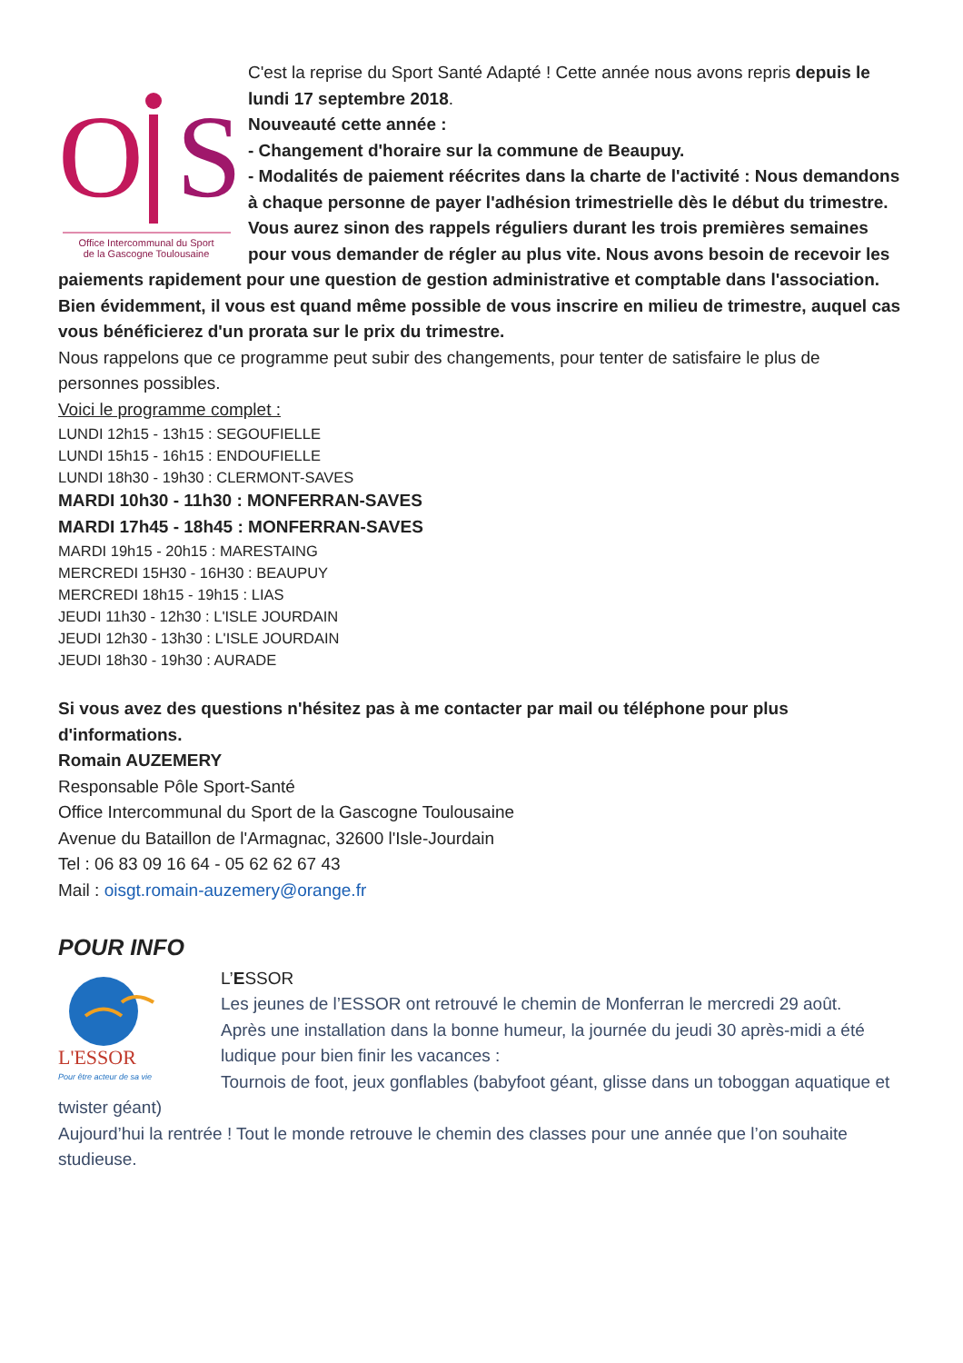O
S
Office Intercommunal du Sport
de la Gascogne Toulousaine
C'est la reprise du Sport Santé Adapté ! Cette année nous avons repris depuis le lundi 17 septembre 2018.
Nouveauté cette année :
- Changement d'horaire sur la commune de Beaupuy.
- Modalités de paiement réécrites dans la charte de l'activité : Nous demandons à chaque personne de payer l'adhésion trimestrielle dès le début du trimestre. Vous aurez sinon des rappels réguliers durant les trois premières semaines pour vous demander de régler au plus vite. Nous avons besoin de recevoir les paiements rapidement pour une question de gestion administrative et comptable dans l'association. Bien évidemment, il vous est quand même possible de vous inscrire en milieu de trimestre, auquel cas vous bénéficierez d'un prorata sur le prix du trimestre.
Nous rappelons que ce programme peut subir des changements, pour tenter de satisfaire le plus de personnes possibles.
Voici le programme complet :
LUNDI 12h15 - 13h15 : SEGOUFIELLE
LUNDI 15h15 - 16h15 : ENDOUFIELLE
LUNDI 18h30 - 19h30 : CLERMONT-SAVES
MARDI 10h30 - 11h30 : MONFERRAN-SAVES
MARDI 17h45 - 18h45 : MONFERRAN-SAVES
MARDI 19h15 - 20h15 : MARESTAING
MERCREDI 15H30 - 16H30 : BEAUPUY
MERCREDI 18h15 - 19h15 : LIAS
JEUDI 11h30 - 12h30 : L'ISLE JOURDAIN
JEUDI 12h30 - 13h30 : L'ISLE JOURDAIN
JEUDI 18h30 - 19h30 : AURADE
Si vous avez des questions n'hésitez pas à me contacter par mail ou téléphone pour plus d'informations.
Romain AUZEMERY
Responsable Pôle Sport-Santé
Office Intercommunal du Sport de la Gascogne Toulousaine
Avenue du Bataillon de l'Armagnac, 32600 l'Isle-Jourdain
Tel : 06 83 09 16 64 - 05 62 62 67 43
Mail : oisgt.romain-auzemery@orange.fr
POUR INFO
L'ESSOR
Pour être acteur de sa vie
L’ESSOR
Les jeunes de l’ESSOR ont retrouvé le chemin de Monferran le mercredi 29 août.
Après une installation dans la bonne humeur, la journée du jeudi 30 après-midi a été ludique pour bien finir les vacances :
Tournois de foot, jeux gonflables (babyfoot géant, glisse dans un toboggan aquatique et twister géant)
Aujourd’hui la rentrée ! Tout le monde retrouve le chemin des classes pour une année que l’on souhaite studieuse.